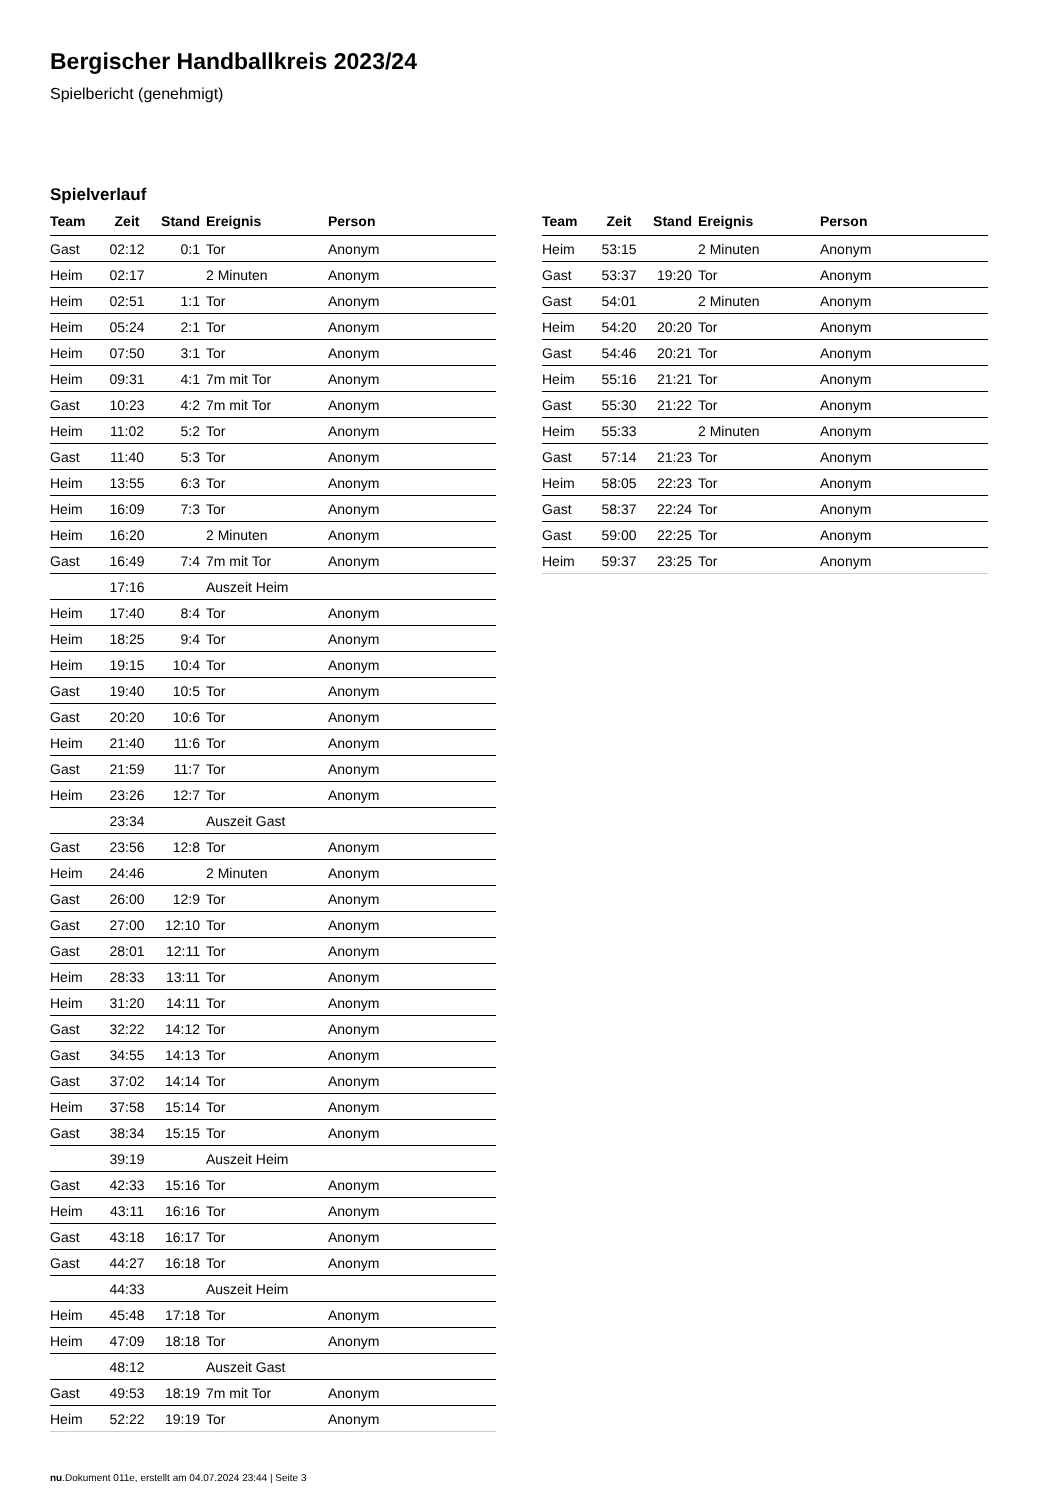Bergischer Handballkreis 2023/24
Spielbericht (genehmigt)
Spielverlauf
| Team | Zeit | Stand | Ereignis | Person |
| --- | --- | --- | --- | --- |
| Gast | 02:12 | 0:1 | Tor | Anonym |
| Heim | 02:17 | | 2 Minuten | Anonym |
| Heim | 02:51 | 1:1 | Tor | Anonym |
| Heim | 05:24 | 2:1 | Tor | Anonym |
| Heim | 07:50 | 3:1 | Tor | Anonym |
| Heim | 09:31 | 4:1 | 7m mit Tor | Anonym |
| Gast | 10:23 | 4:2 | 7m mit Tor | Anonym |
| Heim | 11:02 | 5:2 | Tor | Anonym |
| Gast | 11:40 | 5:3 | Tor | Anonym |
| Heim | 13:55 | 6:3 | Tor | Anonym |
| Heim | 16:09 | 7:3 | Tor | Anonym |
| Heim | 16:20 | | 2 Minuten | Anonym |
| Gast | 16:49 | 7:4 | 7m mit Tor | Anonym |
| | 17:16 | | Auszeit Heim | |
| Heim | 17:40 | 8:4 | Tor | Anonym |
| Heim | 18:25 | 9:4 | Tor | Anonym |
| Heim | 19:15 | 10:4 | Tor | Anonym |
| Gast | 19:40 | 10:5 | Tor | Anonym |
| Gast | 20:20 | 10:6 | Tor | Anonym |
| Heim | 21:40 | 11:6 | Tor | Anonym |
| Gast | 21:59 | 11:7 | Tor | Anonym |
| Heim | 23:26 | 12:7 | Tor | Anonym |
| | 23:34 | | Auszeit Gast | |
| Gast | 23:56 | 12:8 | Tor | Anonym |
| Heim | 24:46 | | 2 Minuten | Anonym |
| Gast | 26:00 | 12:9 | Tor | Anonym |
| Gast | 27:00 | 12:10 | Tor | Anonym |
| Gast | 28:01 | 12:11 | Tor | Anonym |
| Heim | 28:33 | 13:11 | Tor | Anonym |
| Heim | 31:20 | 14:11 | Tor | Anonym |
| Gast | 32:22 | 14:12 | Tor | Anonym |
| Gast | 34:55 | 14:13 | Tor | Anonym |
| Gast | 37:02 | 14:14 | Tor | Anonym |
| Heim | 37:58 | 15:14 | Tor | Anonym |
| Gast | 38:34 | 15:15 | Tor | Anonym |
| | 39:19 | | Auszeit Heim | |
| Gast | 42:33 | 15:16 | Tor | Anonym |
| Heim | 43:11 | 16:16 | Tor | Anonym |
| Gast | 43:18 | 16:17 | Tor | Anonym |
| Gast | 44:27 | 16:18 | Tor | Anonym |
| | 44:33 | | Auszeit Heim | |
| Heim | 45:48 | 17:18 | Tor | Anonym |
| Heim | 47:09 | 18:18 | Tor | Anonym |
| | 48:12 | | Auszeit Gast | |
| Gast | 49:53 | 18:19 | 7m mit Tor | Anonym |
| Heim | 52:22 | 19:19 | Tor | Anonym |
| Team | Zeit | Stand | Ereignis | Person |
| --- | --- | --- | --- | --- |
| Heim | 53:15 | | 2 Minuten | Anonym |
| Gast | 53:37 | 19:20 | Tor | Anonym |
| Gast | 54:01 | | 2 Minuten | Anonym |
| Heim | 54:20 | 20:20 | Tor | Anonym |
| Gast | 54:46 | 20:21 | Tor | Anonym |
| Heim | 55:16 | 21:21 | Tor | Anonym |
| Gast | 55:30 | 21:22 | Tor | Anonym |
| Heim | 55:33 | | 2 Minuten | Anonym |
| Gast | 57:14 | 21:23 | Tor | Anonym |
| Heim | 58:05 | 22:23 | Tor | Anonym |
| Gast | 58:37 | 22:24 | Tor | Anonym |
| Gast | 59:00 | 22:25 | Tor | Anonym |
| Heim | 59:37 | 23:25 | Tor | Anonym |
nu.Dokument 011e, erstellt am 04.07.2024 23:44 | Seite 3